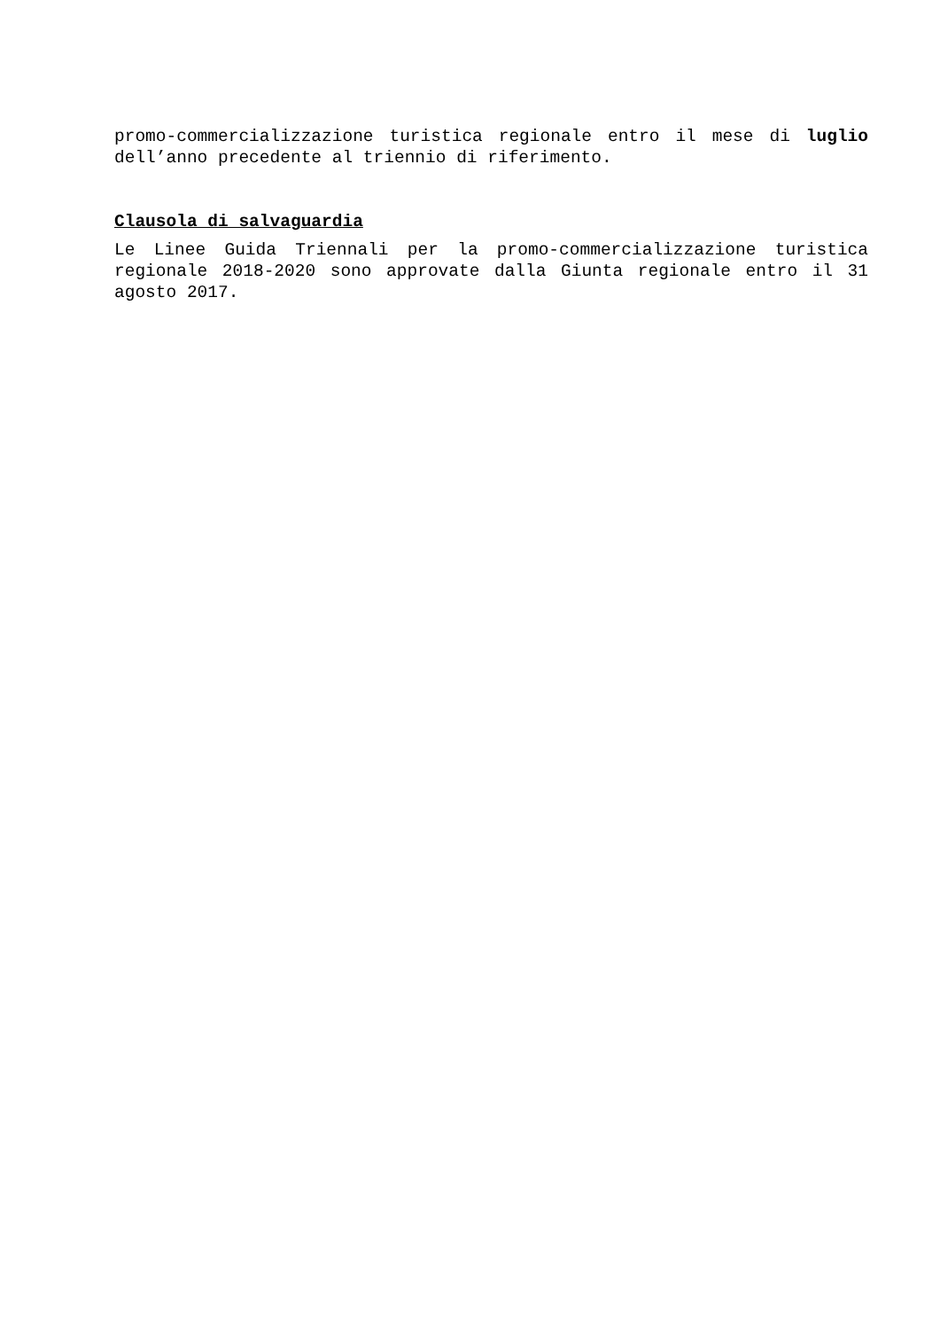promo-commercializzazione turistica regionale entro il mese di luglio dell’anno precedente al triennio di riferimento.
Clausola di salvaguardia
Le Linee Guida Triennali per la promo-commercializzazione turistica regionale 2018-2020 sono approvate dalla Giunta regionale entro il 31 agosto 2017.